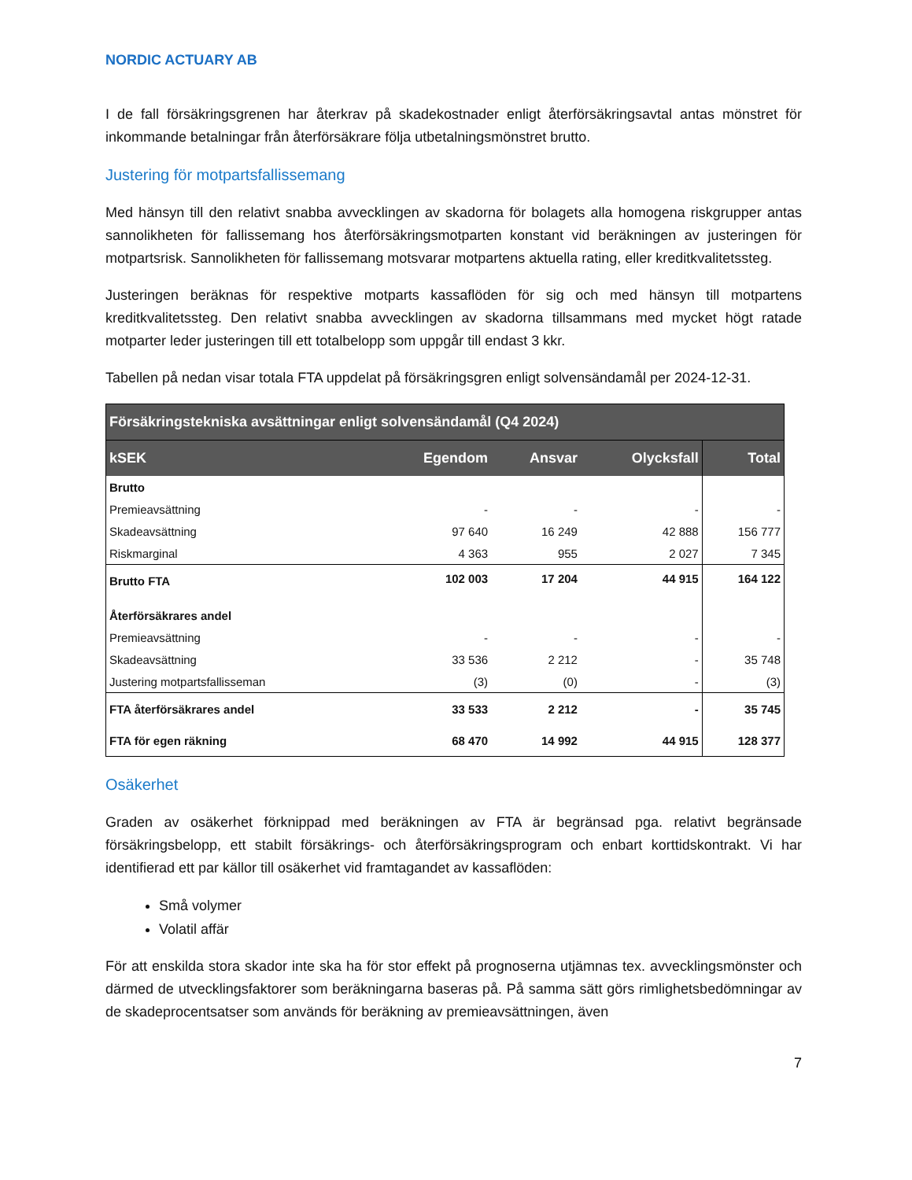NORDIC ACTUARY AB
I de fall försäkringsgrenen har återkrav på skadekostnader enligt återförsäkringsavtal antas mönstret för inkommande betalningar från återförsäkrare följa utbetalningsmönstret brutto.
Justering för motpartsfallissemang
Med hänsyn till den relativt snabba avvecklingen av skadorna för bolagets alla homogena riskgrupper antas sannolikheten för fallissemang hos återförsäkringsmotparten konstant vid beräkningen av justeringen för motpartsrisk. Sannolikheten för fallissemang motsvarar motpartens aktuella rating, eller kreditkvalitetssteg.
Justeringen beräknas för respektive motparts kassaflöden för sig och med hänsyn till motpartens kreditkvalitetssteg. Den relativt snabba avvecklingen av skadorna tillsammans med mycket högt ratade motparter leder justeringen till ett totalbelopp som uppgår till endast 3 kkr.
Tabellen på nedan visar totala FTA uppdelat på försäkringsgren enligt solvensändamål per 2024-12-31.
| Försäkringstekniska avsättningar enligt solvensändamål (Q4 2024) | | | | |
| --- | --- | --- | --- | --- |
| kSEK | Egendom | Ansvar | Olycksfall | Total |
| Brutto | | | | |
| Premieavsättning | - | - | - | - |
| Skadeavsättning | 97 640 | 16 249 | 42 888 | 156 777 |
| Riskmarginal | 4 363 | 955 | 2 027 | 7 345 |
| Brutto FTA | 102 003 | 17 204 | 44 915 | 164 122 |
| Återförsäkrares andel | | | | |
| Premieavsättning | - | - | - | - |
| Skadeavsättning | 33 536 | 2 212 | - | 35 748 |
| Justering motpartsfallisseman | (3) | (0) | - | (3) |
| FTA återförsäkrares andel | 33 533 | 2 212 | - | 35 745 |
| FTA för egen räkning | 68 470 | 14 992 | 44 915 | 128 377 |
Osäkerhet
Graden av osäkerhet förknippad med beräkningen av FTA är begränsad pga. relativt begränsade försäkringsbelopp, ett stabilt försäkrings- och återförsäkringsprogram och enbart korttidskontrakt. Vi har identifierad ett par källor till osäkerhet vid framtagandet av kassaflöden:
Små volymer
Volatil affär
För att enskilda stora skador inte ska ha för stor effekt på prognoserna utjämnas tex. avvecklingsmönster och därmed de utvecklingsfaktorer som beräkningarna baseras på. På samma sätt görs rimlighetsbedömningar av de skadeprocentsatser som används för beräkning av premieavsättningen, även
7